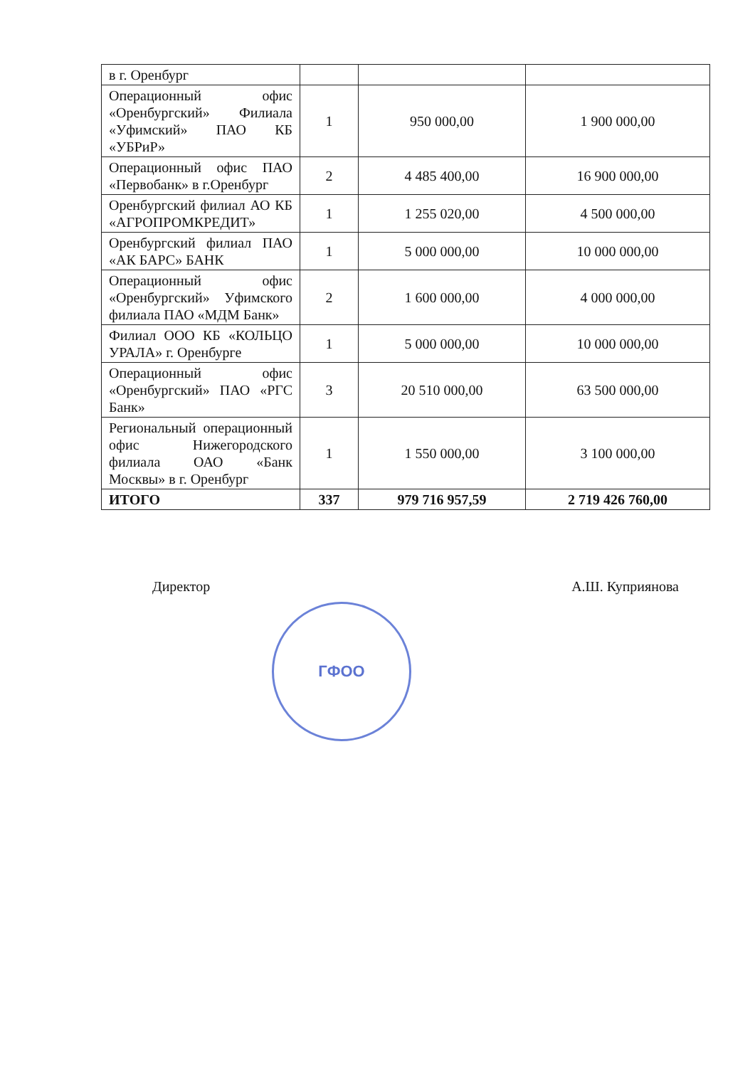| в г. Оренбург | | | |
| Операционный офис «Оренбургский» Филиала «Уфимский» ПАО КБ «УБРиР» | 1 | 950 000,00 | 1 900 000,00 |
| Операционный офис ПАО «Первобанк» в г.Оренбург | 2 | 4 485 400,00 | 16 900 000,00 |
| Оренбургский филиал АО КБ «АГРОПРОМКРЕДИТ» | 1 | 1 255 020,00 | 4 500 000,00 |
| Оренбургский филиал ПАО «АК БАРС» БАНК | 1 | 5 000 000,00 | 10 000 000,00 |
| Операционный офис «Оренбургский» Уфимского филиала ПАО «МДМ Банк» | 2 | 1 600 000,00 | 4 000 000,00 |
| Филиал ООО КБ «КОЛЬЦО УРАЛА» г. Оренбурге | 1 | 5 000 000,00 | 10 000 000,00 |
| Операционный офис «Оренбургский» ПАО «РГС Банк» | 3 | 20 510 000,00 | 63 500 000,00 |
| Региональный операционный офис Нижегородского филиала ОАО «Банк Москвы» в г. Оренбург | 1 | 1 550 000,00 | 3 100 000,00 |
| ИТОГО | 337 | 979 716 957,59 | 2 719 426 760,00 |
Директор А.Ш. Куприянова
ГФОО